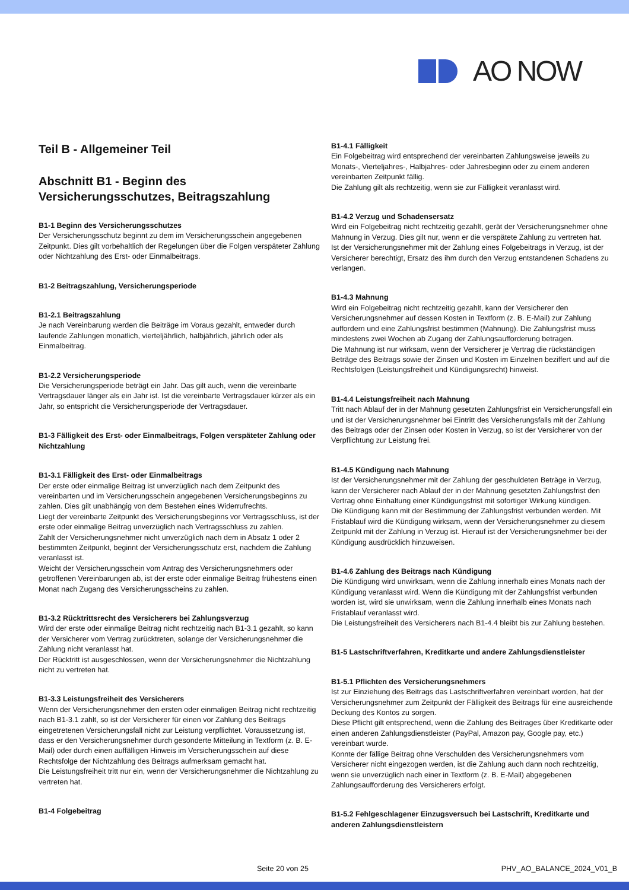AO NOW
Teil B - Allgemeiner Teil
Abschnitt B1 - Beginn des Versicherungsschutzes, Beitragszahlung
B1-1 Beginn des Versicherungsschutzes
Der Versicherungsschutz beginnt zu dem im Versicherungsschein angegebenen Zeitpunkt. Dies gilt vorbehaltlich der Regelungen über die Folgen verspäteter Zahlung oder Nichtzahlung des Erst- oder Einmalbeitrags.
B1-2 Beitragszahlung, Versicherungsperiode
B1-2.1 Beitragszahlung
Je nach Vereinbarung werden die Beiträge im Voraus gezahlt, entweder durch laufende Zahlungen monatlich, vierteljährlich, halbjährlich, jährlich oder als Einmalbeitrag.
B1-2.2 Versicherungsperiode
Die Versicherungsperiode beträgt ein Jahr. Das gilt auch, wenn die vereinbarte Vertragsdauer länger als ein Jahr ist. Ist die vereinbarte Vertragsdauer kürzer als ein Jahr, so entspricht die Versicherungsperiode der Vertragsdauer.
B1-3 Fälligkeit des Erst- oder Einmalbeitrags, Folgen verspäteter Zahlung oder Nichtzahlung
B1-3.1 Fälligkeit des Erst- oder Einmalbeitrags
Der erste oder einmalige Beitrag ist unverzüglich nach dem Zeitpunkt des vereinbarten und im Versicherungsschein angegebenen Versicherungsbeginns zu zahlen. Dies gilt unabhängig von dem Bestehen eines Widerrufrechts.
Liegt der vereinbarte Zeitpunkt des Versicherungsbeginns vor Vertragsschluss, ist der erste oder einmalige Beitrag unverzüglich nach Vertragsschluss zu zahlen.
Zahlt der Versicherungsnehmer nicht unverzüglich nach dem in Absatz 1 oder 2 bestimmten Zeitpunkt, beginnt der Versicherungsschutz erst, nachdem die Zahlung veranlasst ist.
Weicht der Versicherungsschein vom Antrag des Versicherungsnehmers oder getroffenen Vereinbarungen ab, ist der erste oder einmalige Beitrag frühestens einen Monat nach Zugang des Versicherungsscheins zu zahlen.
B1-3.2 Rücktrittsrecht des Versicherers bei Zahlungsverzug
Wird der erste oder einmalige Beitrag nicht rechtzeitig nach B1-3.1 gezahlt, so kann der Versicherer vom Vertrag zurücktreten, solange der Versicherungsnehmer die Zahlung nicht veranlasst hat.
Der Rücktritt ist ausgeschlossen, wenn der Versicherungsnehmer die Nichtzahlung nicht zu vertreten hat.
B1-3.3 Leistungsfreiheit des Versicherers
Wenn der Versicherungsnehmer den ersten oder einmaligen Beitrag nicht rechtzeitig nach B1-3.1 zahlt, so ist der Versicherer für einen vor Zahlung des Beitrags eingetretenen Versicherungsfall nicht zur Leistung verpflichtet. Voraussetzung ist, dass er den Versicherungsnehmer durch gesonderte Mitteilung in Textform (z. B. E-Mail) oder durch einen auffälligen Hinweis im Versicherungsschein auf diese Rechtsfolge der Nichtzahlung des Beitrags aufmerksam gemacht hat.
Die Leistungsfreiheit tritt nur ein, wenn der Versicherungsnehmer die Nichtzahlung zu vertreten hat.
B1-4 Folgebeitrag
B1-4.1 Fälligkeit
Ein Folgebeitrag wird entsprechend der vereinbarten Zahlungsweise jeweils zu Monats-, Vierteljahres-, Halbjahres- oder Jahresbeginn oder zu einem anderen vereinbarten Zeitpunkt fällig.
Die Zahlung gilt als rechtzeitig, wenn sie zur Fälligkeit veranlasst wird.
B1-4.2 Verzug und Schadensersatz
Wird ein Folgebeitrag nicht rechtzeitig gezahlt, gerät der Versicherungsnehmer ohne Mahnung in Verzug. Dies gilt nur, wenn er die verspätete Zahlung zu vertreten hat.
Ist der Versicherungsnehmer mit der Zahlung eines Folgebeitrags in Verzug, ist der Versicherer berechtigt, Ersatz des ihm durch den Verzug entstandenen Schadens zu verlangen.
B1-4.3 Mahnung
Wird ein Folgebeitrag nicht rechtzeitig gezahlt, kann der Versicherer den Versicherungsnehmer auf dessen Kosten in Textform (z. B. E-Mail) zur Zahlung auffordern und eine Zahlungsfrist bestimmen (Mahnung). Die Zahlungsfrist muss mindestens zwei Wochen ab Zugang der Zahlungsaufforderung betragen.
Die Mahnung ist nur wirksam, wenn der Versicherer je Vertrag die rückständigen Beträge des Beitrags sowie der Zinsen und Kosten im Einzelnen beziffert und auf die Rechtsfolgen (Leistungsfreiheit und Kündigungsrecht) hinweist.
B1-4.4 Leistungsfreiheit nach Mahnung
Tritt nach Ablauf der in der Mahnung gesetzten Zahlungsfrist ein Versicherungsfall ein und ist der Versicherungsnehmer bei Eintritt des Versicherungsfalls mit der Zahlung des Beitrags oder der Zinsen oder Kosten in Verzug, so ist der Versicherer von der Verpflichtung zur Leistung frei.
B1-4.5 Kündigung nach Mahnung
Ist der Versicherungsnehmer mit der Zahlung der geschuldeten Beträge in Verzug, kann der Versicherer nach Ablauf der in der Mahnung gesetzten Zahlungsfrist den Vertrag ohne Einhaltung einer Kündigungsfrist mit sofortiger Wirkung kündigen.
Die Kündigung kann mit der Bestimmung der Zahlungsfrist verbunden werden. Mit Fristablauf wird die Kündigung wirksam, wenn der Versicherungsnehmer zu diesem Zeitpunkt mit der Zahlung in Verzug ist. Hierauf ist der Versicherungsnehmer bei der Kündigung ausdrücklich hinzuweisen.
B1-4.6 Zahlung des Beitrags nach Kündigung
Die Kündigung wird unwirksam, wenn die Zahlung innerhalb eines Monats nach der Kündigung veranlasst wird. Wenn die Kündigung mit der Zahlungsfrist verbunden worden ist, wird sie unwirksam, wenn die Zahlung innerhalb eines Monats nach Fristablauf veranlasst wird.
Die Leistungsfreiheit des Versicherers nach B1-4.4 bleibt bis zur Zahlung bestehen.
B1-5 Lastschriftverfahren, Kreditkarte und andere Zahlungsdienstleister
B1-5.1 Pflichten des Versicherungsnehmers
Ist zur Einziehung des Beitrags das Lastschriftverfahren vereinbart worden, hat der Versicherungsnehmer zum Zeitpunkt der Fälligkeit des Beitrags für eine ausreichende Deckung des Kontos zu sorgen.
Diese Pflicht gilt entsprechend, wenn die Zahlung des Beitrages über Kreditkarte oder einen anderen Zahlungsdienstleister (PayPal, Amazon pay, Google pay, etc.) vereinbart wurde.
Konnte der fällige Beitrag ohne Verschulden des Versicherungsnehmers vom Versicherer nicht eingezogen werden, ist die Zahlung auch dann noch rechtzeitig, wenn sie unverzüglich nach einer in Textform (z. B. E-Mail) abgegebenen Zahlungsaufforderung des Versicherers erfolgt.
B1-5.2 Fehlgeschlagener Einzugsversuch bei Lastschrift, Kreditkarte und anderen Zahlungsdienstleistern
Seite 20 von 25 PHV_AO_BALANCE_2024_V01_B